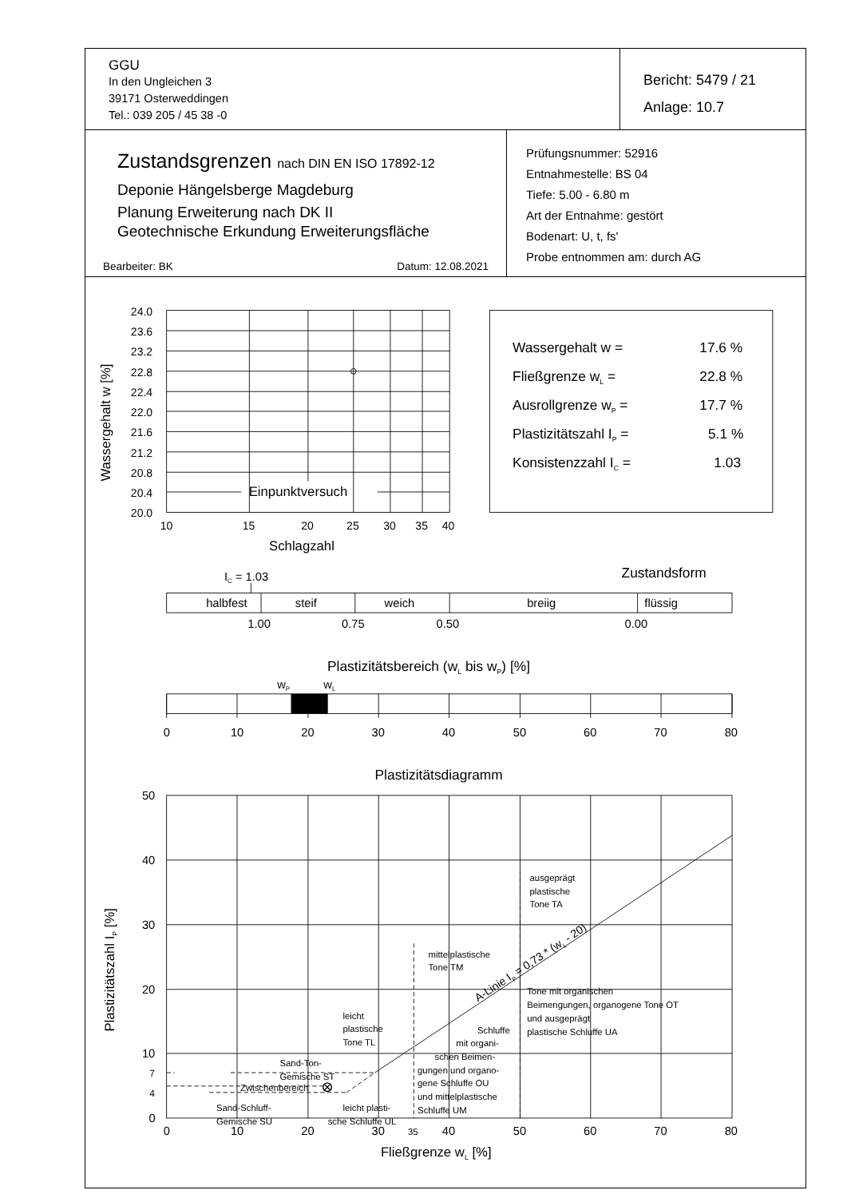GGU
In den Ungleichen 3
39171 Osterweddingen
Tel.: 039 205 / 45 38 -0
Bericht: 5479 / 21
Anlage: 10.7
Zustandsgrenzen nach DIN EN ISO 17892-12
Deponie Hängelsberge Magdeburg
Planung Erweiterung nach DK II
Geotechnische Erkundung Erweiterungsfläche
Bearbeiter: BK Datum: 12.08.2021
Prüfungsnummer: 52916
Entnahmestelle: BS 04
Tiefe: 5.00 - 6.80 m
Art der Entnahme: gestört
Bodenart: U, t, fs'
Probe entnommen am: durch AG
24.0
23.6
23.2
22.8
22.4
22.0
21.6
21.2
20.8
20.4
20.0
10
15
20
25
30
35
40
Einpunktversuch
Schlagzahl
Wassergehalt w [%]
Wassergehalt w =
17.6 %
Fließgrenze wL =
22.8 %
Ausrollgrenze wP =
17.7 %
Plastizitätszahl IP =
5.1 %
Konsistenzzahl IC =
1.03
IC = 1.03
Zustandsform
halbfest
steif
weich
breiig
flüssig
1.00
0.75
0.50
0.00
Plastizitätsbereich (wL bis wP) [%]
wP
wL
0
10
20
30
40
50
60
70
80
Plastizitätsdiagramm
50
40
30
20
10
7
4
0
Plastizitätszahl IP [%]
0
10
20
30
35
40
50
60
70
80
Fließgrenze wL [%]
ausgeprägt
plastische
Tone TA
mittelplastische
Tone TM
Tone mit organischen
Beimengungen, organogene Tone OT
und ausgeprägt
plastische Schluffe UA
leicht
plastische
Tone TL
Schluffe
mit organi-
schen Beimen-
gungen und organo-
gene Schluffe OU
und mittelplastische
Schluffe UM
Sand-Ton-
Gemische ST
Zwischenbereich
Sand-Schluff-
Gemische SU
leicht plasti-
sche Schluffe UL
A-Linie IP = 0,73 * (wL - 20)